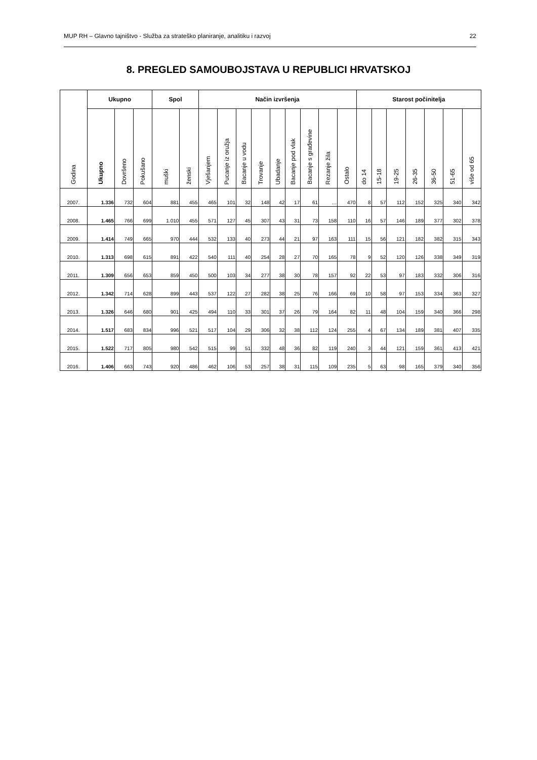MUP RH – Glavno tajništvo - Služba za strateško planiranje, analitiku i razvoj 22
8. PREGLED SAMOUBOJSTAVA U REPUBLICI HRVATSKOJ
| Godina | Ukupno | | | Spol | | Način izvršenja | | | | | | | | | Starost počinitelja | | | | | | |
| --- | --- | --- | --- | --- | --- | --- | --- | --- | --- | --- | --- | --- | --- | --- | --- | --- | --- | --- | --- | --- | --- |
| | Ukupno | Dovršeno | Pokušano | muški | ženski | Vješanjem | Pucanje iz oružja | Bacanje u vodu | Trovanje | Ubadanje | Bacanje pod vlak | Bacanje s građevine | Rezanje žila | Ostalo | do 14 | 15-18 | 19-25 | 26-35 | 36-50 | 51-65 | više od 65 |
| 2007. | 1.336 | 732 | 604 | 881 | 455 | 465 | 101 | 32 | 148 | 42 | 17 | 61 | … | 470 | 8 | 57 | 112 | 152 | 325 | 340 | 342 |
| 2008. | 1.465 | 766 | 699 | 1.010 | 455 | 571 | 127 | 45 | 307 | 43 | 31 | 73 | 158 | 110 | 16 | 57 | 146 | 189 | 377 | 302 | 378 |
| 2009. | 1.414 | 749 | 665 | 970 | 444 | 532 | 133 | 40 | 273 | 44 | 21 | 97 | 163 | 111 | 15 | 56 | 121 | 182 | 382 | 315 | 343 |
| 2010. | 1.313 | 698 | 615 | 891 | 422 | 540 | 111 | 40 | 254 | 28 | 27 | 70 | 165 | 78 | 9 | 52 | 120 | 126 | 338 | 349 | 319 |
| 2011. | 1.309 | 656 | 653 | 859 | 450 | 500 | 103 | 34 | 277 | 38 | 30 | 78 | 157 | 92 | 22 | 53 | 97 | 183 | 332 | 306 | 316 |
| 2012. | 1.342 | 714 | 628 | 899 | 443 | 537 | 122 | 27 | 282 | 38 | 25 | 76 | 166 | 69 | 10 | 58 | 97 | 153 | 334 | 363 | 327 |
| 2013. | 1.326 | 646 | 680 | 901 | 425 | 494 | 110 | 33 | 301 | 37 | 26 | 79 | 164 | 82 | 11 | 48 | 104 | 159 | 340 | 366 | 298 |
| 2014. | 1.517 | 683 | 834 | 996 | 521 | 517 | 104 | 29 | 306 | 32 | 38 | 112 | 124 | 255 | 4 | 67 | 134 | 189 | 381 | 407 | 335 |
| 2015. | 1.522 | 717 | 805 | 980 | 542 | 515 | 99 | 51 | 332 | 48 | 36 | 82 | 119 | 240 | 3 | 44 | 121 | 159 | 361 | 413 | 421 |
| 2016. | 1.406 | 663 | 743 | 920 | 486 | 462 | 106 | 53 | 257 | 38 | 31 | 115 | 109 | 235 | 5 | 63 | 98 | 165 | 379 | 340 | 356 |